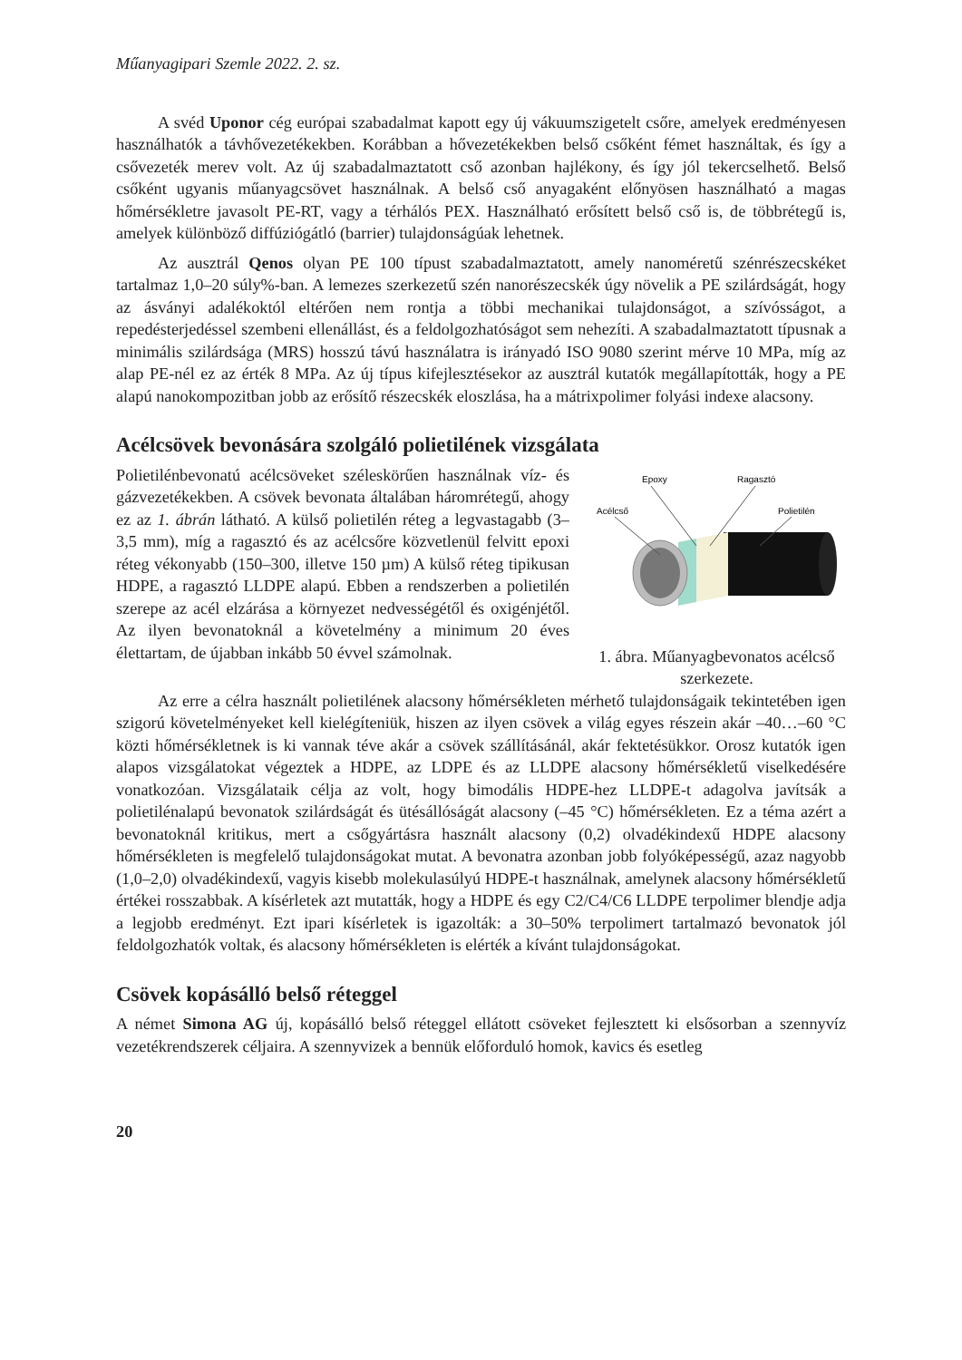Műanyagipari Szemle 2022. 2. sz.
A svéd Uponor cég európai szabadalmat kapott egy új vákuumszigetelt csőre, amelyek eredményesen használhatók a távhővezetékekben. Korábban a hővezetékekben belső csőként fémet használtak, és így a csővezeték merev volt. Az új szabadalmaztatott cső azonban hajlékony, és így jól tekercselhető. Belső csőként ugyanis műanyagcsövet használnak. A belső cső anyagaként előnyösen használható a magas hőmérsékletre javasolt PE-RT, vagy a térhálós PEX. Használható erősített belső cső is, de többrétegű is, amelyek különböző diffúziógátló (barrier) tulajdonságúak lehetnek.
Az ausztrál Qenos olyan PE 100 típust szabadalmaztatott, amely nanoméretű szénrészecskéket tartalmaz 1,0–20 súly%-ban. A lemezes szerkezetű szén nanorészecskék úgy növelik a PE szilárdságát, hogy az ásványi adalékoktól eltérően nem rontja a többi mechanikai tulajdonságot, a szívósságot, a repedésterjedéssel szembeni ellenállást, és a feldolgozhatóságot sem nehezíti. A szabadalmaztatott típusnak a minimális szilárdsága (MRS) hosszú távú használatra is irányadó ISO 9080 szerint mérve 10 MPa, míg az alap PE-nél ez az érték 8 MPa. Az új típus kifejlesztésekor az ausztrál kutatók megállapították, hogy a PE alapú nanokompozitban jobb az erősítő részecskék eloszlása, ha a mátrixpolimer folyási indexe alacsony.
Acélcsövek bevonására szolgáló polietilének vizsgálata
Polietilénbevonatú acélcsöveket széleskörűen használnak víz- és gázvezetékekben. A csövek bevonata általában háromrétegű, ahogy ez az 1. ábrán látható. A külső polietilén réteg a legvastagabb (3–3,5 mm), míg a ragasztó és az acélcsőre közvetlenül felvitt epoxi réteg vékonyabb (150–300, illetve 150 µm) A külső réteg tipikusan HDPE, a ragasztó LLDPE alapú. Ebben a rendszerben a polietilén szerepe az acél elzárása a környezet nedvességétől és oxigénjétől. Az ilyen bevonatoknál a követelmény a minimum 20 éves élettartam, de újabban inkább 50 évvel számolnak.
Epoxy
Ragasztó
Acélcső
Polietilén
1. ábra. Műanyagbevonatos acélcső szerkezete.
Az erre a célra használt polietilének alacsony hőmérsékleten mérhető tulajdonságaik tekintetében igen szigorú követelményeket kell kielégíteniük, hiszen az ilyen csövek a világ egyes részein akár –40…–60 °C közti hőmérsékletnek is ki vannak téve akár a csövek szállításánál, akár fektetésükkor. Orosz kutatók igen alapos vizsgálatokat végeztek a HDPE, az LDPE és az LLDPE alacsony hőmérsékletű viselkedésére vonatkozóan. Vizsgálataik célja az volt, hogy bimodális HDPE-hez LLDPE-t adagolva javítsák a polietilénalapú bevonatok szilárdságát és ütésállóságát alacsony (–45 °C) hőmérsékleten. Ez a téma azért a bevonatoknál kritikus, mert a csőgyártásra használt alacsony (0,2) olvadékindexű HDPE alacsony hőmérsékleten is megfelelő tulajdonságokat mutat. A bevonatra azonban jobb folyóképességű, azaz nagyobb (1,0–2,0) olvadékindexű, vagyis kisebb molekulasúlyú HDPE-t használnak, amelynek alacsony hőmérsékletű értékei rosszabbak. A kísérletek azt mutatták, hogy a HDPE és egy C2/C4/C6 LLDPE terpolimer blendje adja a legjobb eredményt. Ezt ipari kísérletek is igazolták: a 30–50% terpolimert tartalmazó bevonatok jól feldolgozhatók voltak, és alacsony hőmérsékleten is elérték a kívánt tulajdonságokat.
Csövek kopásálló belső réteggel
A német Simona AG új, kopásálló belső réteggel ellátott csöveket fejlesztett ki elsősorban a szennyvíz vezetékrendszerek céljaira. A szennyvizek a bennük előforduló homok, kavics és esetleg
20